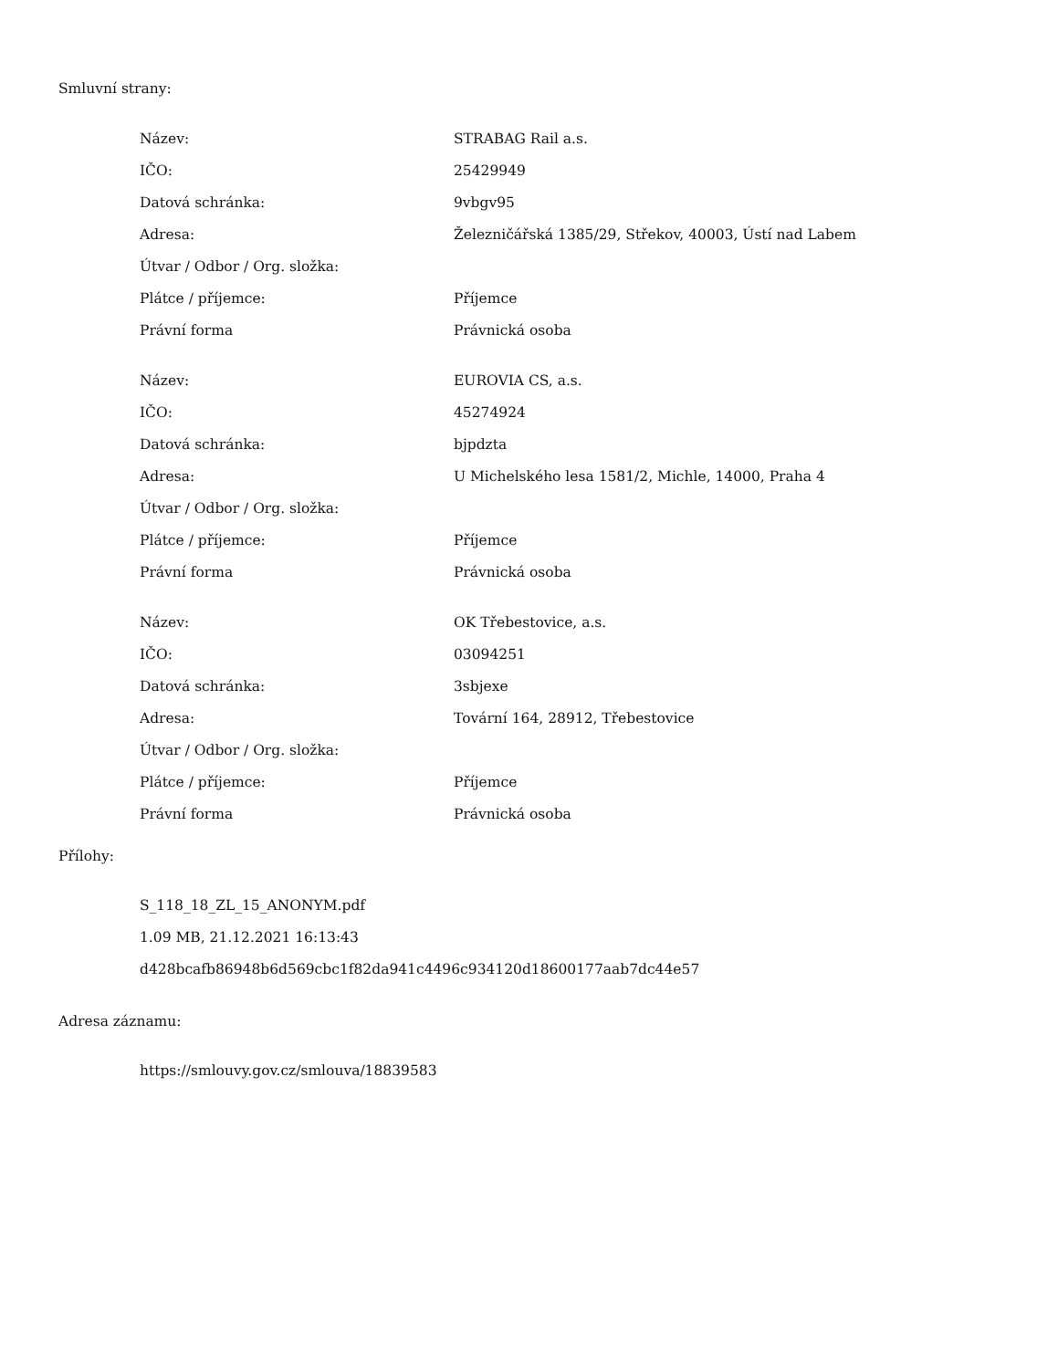Smluvní strany:
| Název: | STRABAG Rail a.s. |
| IČO: | 25429949 |
| Datová schránka: | 9vbgv95 |
| Adresa: | Železničářská 1385/29, Střekov, 40003, Ústí nad Labem |
| Útvar / Odbor / Org. složka: | |
| Plátce / příjemce: | Příjemce |
| Právní forma | Právnická osoba |
| Název: | EUROVIA CS, a.s. |
| IČO: | 45274924 |
| Datová schránka: | bjpdzta |
| Adresa: | U Michelského lesa 1581/2, Michle, 14000, Praha 4 |
| Útvar / Odbor / Org. složka: | |
| Plátce / příjemce: | Příjemce |
| Právní forma | Právnická osoba |
| Název: | OK Třebestovice, a.s. |
| IČO: | 03094251 |
| Datová schránka: | 3sbjexe |
| Adresa: | Tovární 164, 28912, Třebestovice |
| Útvar / Odbor / Org. složka: | |
| Plátce / příjemce: | Příjemce |
| Právní forma | Právnická osoba |
Přílohy:
S_118_18_ZL_15_ANONYM.pdf
1.09 MB, 21.12.2021 16:13:43
d428bcafb86948b6d569cbc1f82da941c4496c934120d18600177aab7dc44e57
Adresa záznamu:
https://smlouvy.gov.cz/smlouva/18839583